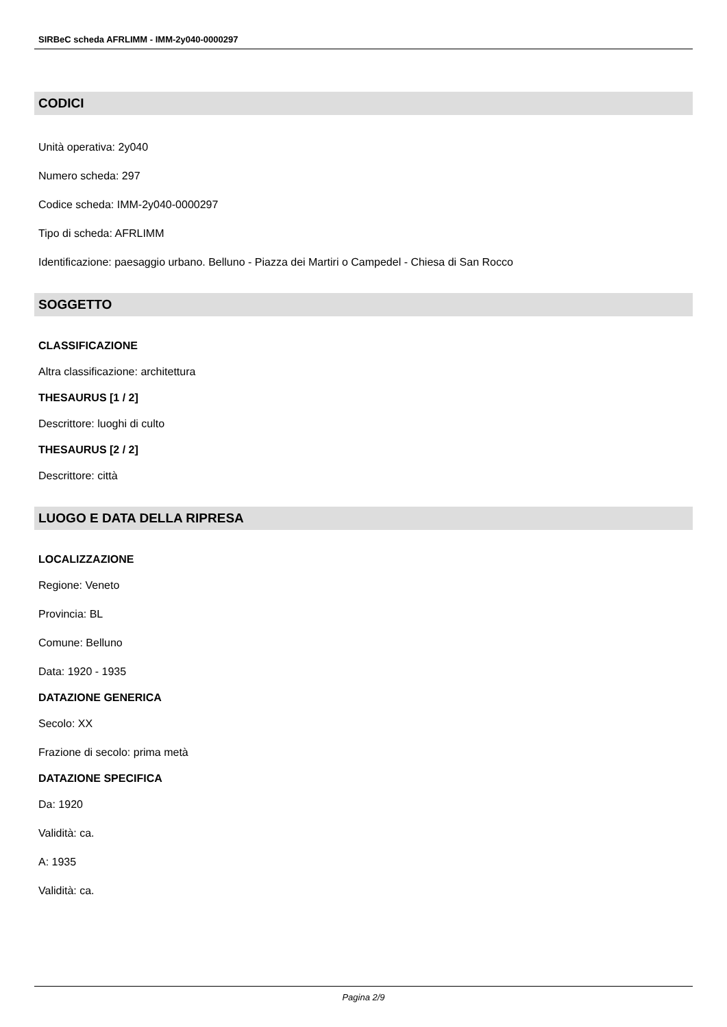SIRBeC scheda AFRLIMM - IMM-2y040-0000297
CODICI
Unità operativa: 2y040
Numero scheda: 297
Codice scheda: IMM-2y040-0000297
Tipo di scheda: AFRLIMM
Identificazione: paesaggio urbano. Belluno - Piazza dei Martiri o Campedel - Chiesa di San Rocco
SOGGETTO
CLASSIFICAZIONE
Altra classificazione: architettura
THESAURUS [1 / 2]
Descrittore: luoghi di culto
THESAURUS [2 / 2]
Descrittore: città
LUOGO E DATA DELLA RIPRESA
LOCALIZZAZIONE
Regione: Veneto
Provincia: BL
Comune: Belluno
Data: 1920 - 1935
DATAZIONE GENERICA
Secolo: XX
Frazione di secolo: prima metà
DATAZIONE SPECIFICA
Da: 1920
Validità: ca.
A: 1935
Validità: ca.
Pagina 2/9